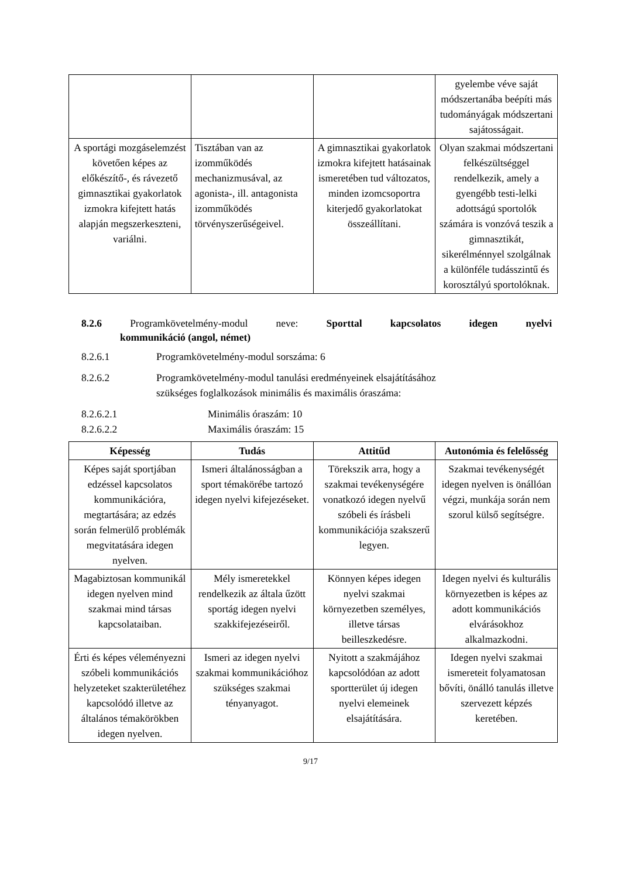| | | | gyelembe véve saját módszertanába beépíti más tudományágak módszertani sajátosságait. |
| A sportági mozgáselemzést követően képes az előkészítő-, és rávezető gimnasztikai gyakorlatok izmokra kifejtett hatás alapján megszerkeszteni, variálni. | Tisztában van az izomműködés mechanizmusával, az agonista-, ill. antagonista izomműködés törvényszerűségeivel. | A gimnasztikai gyakorlatok izmokra kifejtett hatásainak ismeretében tud változatos, minden izomcsoportra kiterjedő gyakorlatokat összeállítani. | Olyan szakmai módszertani felkészültséggel rendelkezik, amely a gyengébb testi-lelki adottságú sportolók számára is vonzóvá teszik a gimnasztikát, sikerélménnyel szolgálnak a különféle tudásszintű és korosztályú sportolóknak. |
8.2.6 Programkövetelmény-modul neve: Sporttal kapcsolatos idegen nyelvi
kommunikáció (angol, német)
8.2.6.1 Programkövetelmény-modul sorszáma: 6
8.2.6.2 Programkövetelmény-modul tanulási eredményeinek elsajátításához
szükséges foglalkozások minimális és maximális óraszáma:
8.2.6.2.1 Minimális óraszám: 10
8.2.6.2.2 Maximális óraszám: 15
| Képesség | Tudás | Attitűd | Autonómia és felelősség |
| --- | --- | --- | --- |
| Képes saját sportjában edzéssel kapcsolatos kommunikációra, megtartására; az edzés során felmerülő problémák megvitatására idegen nyelven. | Ismeri általánosságban a sport témakörébe tartozó idegen nyelvi kifejezéseket. | Törekszik arra, hogy a szakmai tevékenységére vonatkozó idegen nyelvű szóbeli és írásbeli kommunikációja szakszerű legyen. | Szakmai tevékenységét idegen nyelven is önállóan végzi, munkája során nem szorul külső segítségre. |
| Magabiztosan kommunikál idegen nyelven mind szakmai mind társas kapcsolataiban. | Mély ismeretekkel rendelkezik az általa űzött sportág idegen nyelvi szakkifejezéseiről. | Könnyen képes idegen nyelvi szakmai környezetben személyes, illetve társas beilleszkedésre. | Idegen nyelvi és kulturális környezetben is képes az adott kommunikációs elvárásokhoz alkalmazkodni. |
| Érti és képes véleményezni szóbeli kommunikációs helyzeteket szakterületéhez kapcsolódó illetve az általános témakörökben idegen nyelven. | Ismeri az idegen nyelvi szakmai kommunikációhoz szükséges szakmai tényanyagot. | Nyitott a szakmájához kapcsolódóan az adott sportterület új idegen nyelvi elemeinek elsajátítására. | Idegen nyelvi szakmai ismereteit folyamatosan bővíti, önálló tanulás illetve szervezett képzés keretében. |
9/17